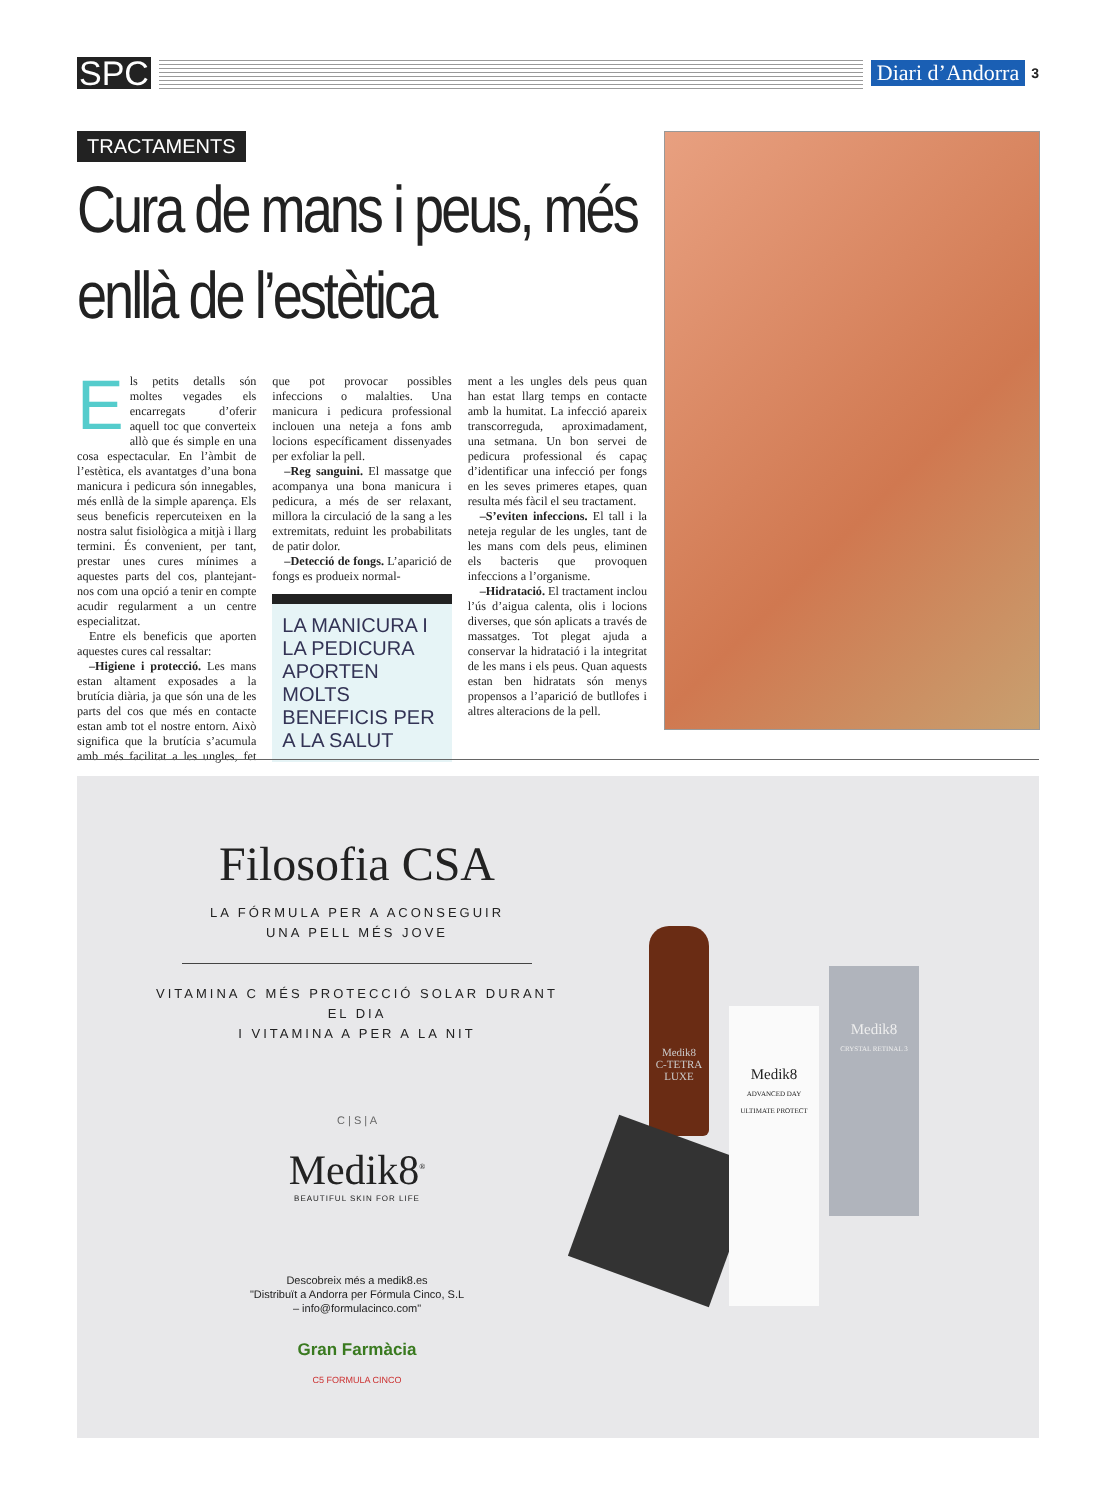SPC
Diari d’Andorra 3
TRACTAMENTS
Cura de mans i peus, més enllà de l’estètica
Els petits detalls són moltes vegades els encarregats d’oferir aquell toc que converteix allò que és simple en una cosa espectacular. En l’àmbit de l’estètica, els avantatges d’una bona manicura i pedicura són innegables, més enllà de la simple aparença. Els seus beneficis repercuteixen en la nostra salut fisiològica a mitjà i llarg termini. És convenient, per tant, prestar unes cures mínimes a aquestes parts del cos, plantejant-nos com una opció a tenir en compte acudir regularment a un centre especialitzat.
Entre els beneficis que aporten aquestes cures cal ressaltar:
–Higiene i protecció. Les mans estan altament exposades a la brutícia diària, ja que són una de les parts del cos que més en contacte estan amb tot el nostre entorn. Això significa que la brutícia s’acumula amb més facilitat a les ungles, fet que pot provocar possibles infeccions o malalties. Una manicura i pedicura professional inclouen una neteja a fons amb locions específicament dissenyades per exfoliar la pell.
–Reg sanguini. El massatge que acompanya una bona manicura i pedicura, a més de ser relaxant, millora la circulació de la sang a les extremitats, reduint les probabilitats de patir dolor.
–Detecció de fongs. L’aparició de fongs es produeix normal-
LA MANICURA I LA PEDICURA APORTEN MOLTS BENEFICIS PER A LA SALUT
ment a les ungles dels peus quan han estat llarg temps en contacte amb la humitat. La infecció apareix transcorreguda, aproximadament, una setmana. Un bon servei de pedicura professional és capaç d’identificar una infecció per fongs en les seves primeres etapes, quan resulta més fàcil el seu tractament.
–S’eviten infeccions. El tall i la neteja regular de les ungles, tant de les mans com dels peus, eliminen els bacteris que provoquen infeccions a l’organisme.
–Hidratació. El tractament inclou l’ús d’aigua calenta, olis i locions diverses, que són aplicats a través de massatges. Tot plegat ajuda a conservar la hidratació i la integritat de les mans i els peus. Quan aquests estan ben hidratats són menys propensos a l’aparició de butllofes i altres alteracions de la pell.
Filosofia CSA
LA FÓRMULA PER A ACONSEGUIR
UNA PELL MÉS JOVE
VITAMINA C MÉS PROTECCIÓ SOLAR DURANT EL DIA
I VITAMINA A PER A LA NIT
C | S | A
Medik8<sup>®</sup>
BEAUTIFUL SKIN FOR LIFE
Descobreix més a medik8.es
"Distribuït a Andorra per Fórmula Cinco, S.L
– info@formulacinco.com"
Gran Farmàcia
C5 FORMULA CINCO
Medik8
C-TETRA LUXE
Medik8
ADVANCED DAY ULTIMATE PROTECT
Medik8
CRYSTAL RETINAL 3